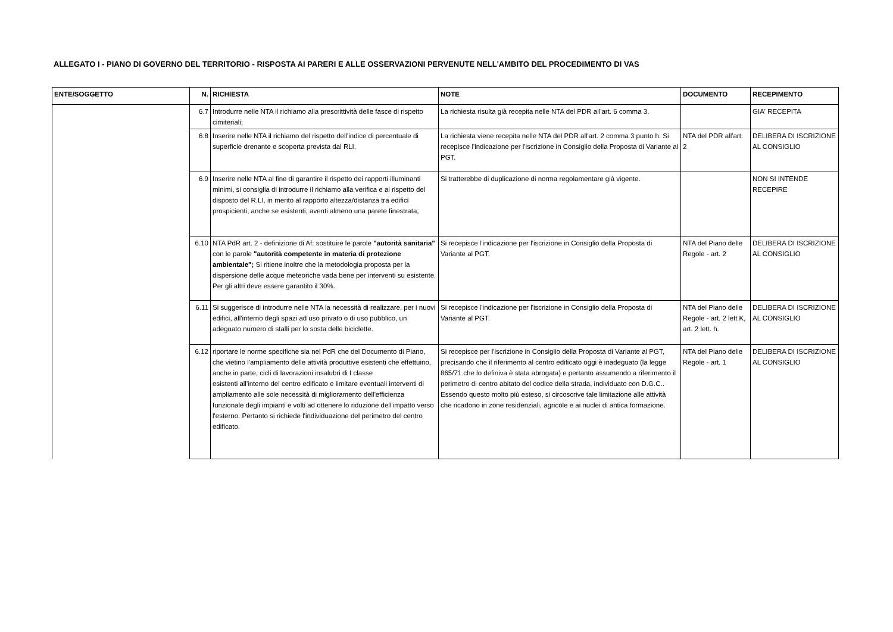ALLEGATO I - PIANO DI GOVERNO DEL TERRITORIO - RISPOSTA AI PARERI E ALLE OSSERVAZIONI PERVENUTE NELL'AMBITO DEL PROCEDIMENTO DI VAS
| ENTE/SOGGETTO | N. | RICHIESTA | NOTE | DOCUMENTO | RECEPIMENTO |
| --- | --- | --- | --- | --- | --- |
| | 6.7 | Introdurre nelle NTA il richiamo alla prescrittività delle fasce di rispetto cimiteriali; | La richiesta risulta già recepita nelle NTA del PDR all'art. 6 comma 3. | | GIA' RECEPITA |
| | 6.8 | Inserire nelle NTA il richiamo del rispetto dell'indice di percentuale di superficie drenante e scoperta prevista dal RLI. | La richiesta viene recepita nelle NTA del PDR all'art. 2 comma 3 punto h. Si recepisce l'indicazione per l'iscrizione in Consiglio della Proposta di Variante al PGT. | NTA del PDR all'art. 2 | DELIBERA DI ISCRIZIONE AL CONSIGLIO |
| | 6.9 | Inserire nelle NTA al fine di garantire il rispetto dei rapporti illuminanti minimi, si consiglia di introdurre il richiamo alla verifica e al rispetto del disposto del R.LI. in merito al rapporto altezza/distanza tra edifici prospicienti, anche se esistenti, aventi almeno una parete finestrata; | Si tratterebbe di duplicazione di norma regolamentare già vigente. | | NON SI INTENDE RECEPIRE |
| | 6.10 | NTA PdR art. 2 - definizione di Af: sostituire le parole "autorità sanitaria" con le parole "autorità competente in materia di protezione ambientale"; Si ritiene inoltre che la metodologia proposta per la dispersione delle acque meteoriche vada bene per interventi su esistente. Per gli altri deve essere garantito il 30%. | Si recepisce l'indicazione per l'iscrizione in Consiglio della Proposta di Variante al PGT. | NTA del Piano delle Regole - art. 2 | DELIBERA DI ISCRIZIONE AL CONSIGLIO |
| | 6.11 | Si suggerisce di introdurre nelle NTA la necessità di realizzare, per i nuovi edifici, all'interno degli spazi ad uso privato o di uso pubblico, un adeguato numero di stalli per lo sosta delle biciclette. | Si recepisce l'indicazione per l'iscrizione in Consiglio della Proposta di Variante al PGT. | NTA del Piano delle Regole - art. 2 lett K, art. 2 lett. h. | DELIBERA DI ISCRIZIONE AL CONSIGLIO |
| | 6.12 | riportare le norme specifiche sia nel PdR che del Documento di Piano, che vietino l'ampliamento delle attività produttive esistenti che effettuino, anche in parte, cicli di lavorazioni insalubri di I classe esistenti all'interno del centro edificato e limitare eventuali interventi di ampliamento alle sole necessità di miglioramento dell'efficienza funzionale degli impianti e volti ad ottenere lo riduzione dell'impatto verso l'esterno. Pertanto si richiede l'individuazione del perimetro del centro edificato. | Si recepisce per l'iscrizione in Consiglio della Proposta di Variante al PGT, precisando che il riferimento al centro edificato oggi è inadeguato (la legge 865/71 che lo definiva è stata abrogata) e pertanto assumendo a riferimento il perimetro di centro abitato del codice della strada, individuato con D.G.C.. Essendo questo molto più esteso, si circoscrive tale limitazione alle attività che ricadono in zone residenziali, agricole e ai nuclei di antica formazione. | NTA del Piano delle Regole - art. 1 | DELIBERA DI ISCRIZIONE AL CONSIGLIO |